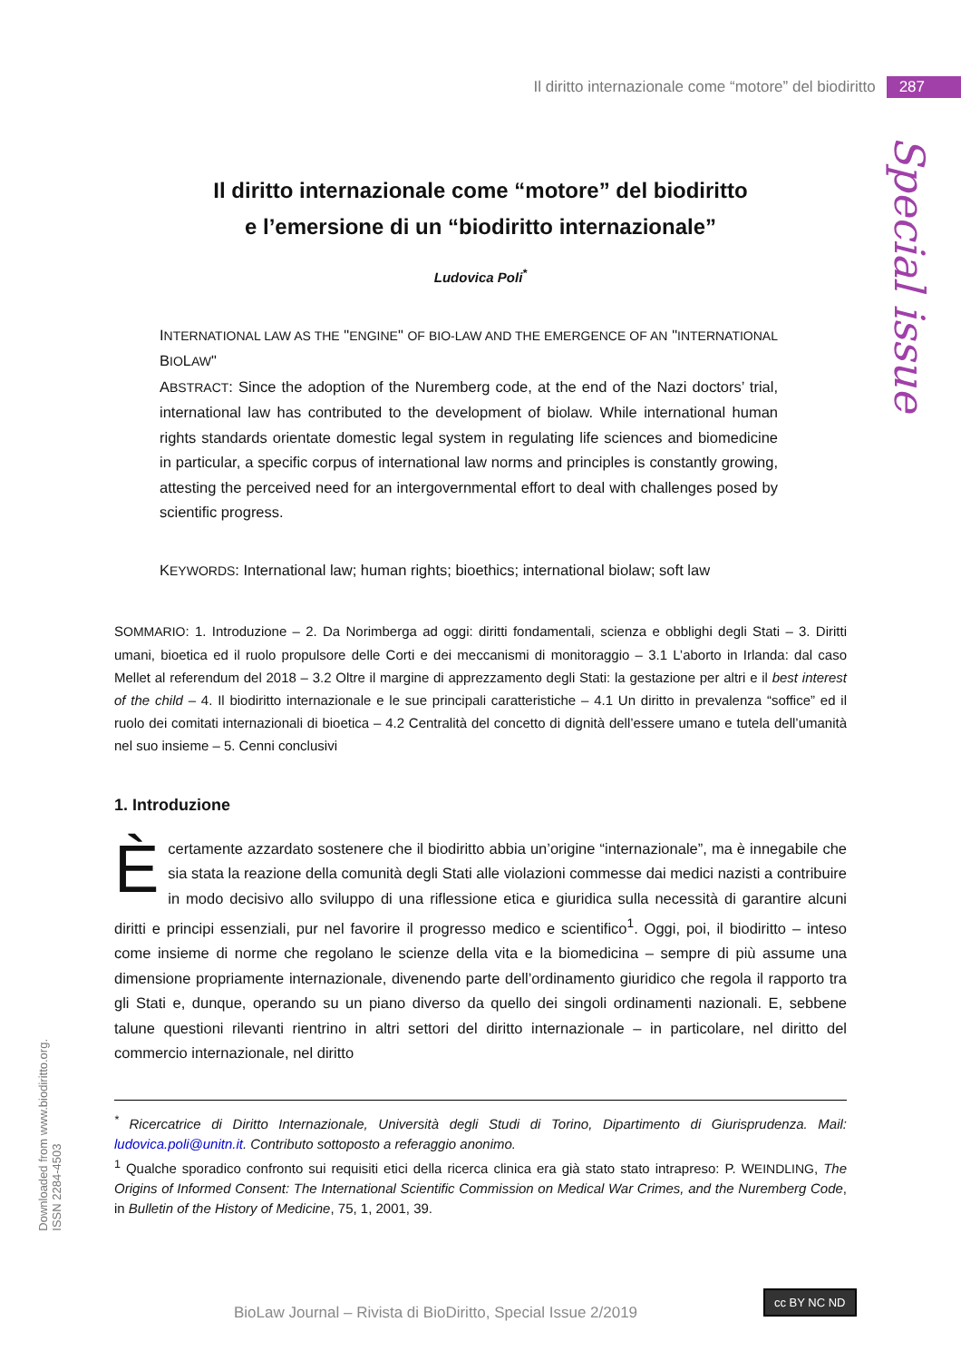Il diritto internazionale come “motore” del biodiritto 287
Special issue
Il diritto internazionale come “motore” del biodiritto
e l’emersione di un “biodiritto internazionale”
Ludovica Poli<sup>*</sup>
INTERNATIONAL LAW AS THE "ENGINE" OF BIO-LAW AND THE EMERGENCE OF AN "INTERNATIONAL BIOLAW"
ABSTRACT: Since the adoption of the Nuremberg code, at the end of the Nazi doctors’ trial, international law has contributed to the development of biolaw. While international human rights standards orientate domestic legal system in regulating life sciences and biomedicine in particular, a specific corpus of international law norms and principles is constantly growing, attesting the perceived need for an intergovernmental effort to deal with challenges posed by scientific progress.
KEYWORDS: International law; human rights; bioethics; international biolaw; soft law
SOMMARIO: 1. Introduzione – 2. Da Norimberga ad oggi: diritti fondamentali, scienza e obblighi degli Stati – 3. Diritti umani, bioetica ed il ruolo propulsore delle Corti e dei meccanismi di monitoraggio – 3.1 L’aborto in Irlanda: dal caso Mellet al referendum del 2018 – 3.2 Oltre il margine di apprezzamento degli Stati: la gestazione per altri e il best interest of the child – 4. Il biodiritto internazionale e le sue principali caratteristiche – 4.1 Un diritto in prevalenza “soffice” ed il ruolo dei comitati internazionali di bioetica – 4.2 Centralità del concetto di dignità dell’essere umano e tutela dell’umanità nel suo insieme – 5. Cenni conclusivi
1. Introduzione
È certamente azzardato sostenere che il biodiritto abbia un’origine “internazionale”, ma è innegabile che sia stata la reazione della comunità degli Stati alle violazioni commesse dai medici nazisti a contribuire in modo decisivo allo sviluppo di una riflessione etica e giuridica sulla necessità di garantire alcuni diritti e principi essenziali, pur nel favorire il progresso medico e scientifico<sup>1</sup>. Oggi, poi, il biodiritto – inteso come insieme di norme che regolano le scienze della vita e la biomedicina – sempre di più assume una dimensione propriamente internazionale, divenendo parte dell’ordinamento giuridico che regola il rapporto tra gli Stati e, dunque, operando su un piano diverso da quello dei singoli ordinamenti nazionali. E, sebbene talune questioni rilevanti rientrino in altri settori del diritto internazionale – in particolare, nel diritto del commercio internazionale, nel diritto
<sup>*</sup> Ricercatrice di Diritto Internazionale, Università degli Studi di Torino, Dipartimento di Giurisprudenza. Mail: ludovica.poli@unitn.it. Contributo sottoposto a referaggio anonimo.
<sup>1</sup> Qualche sporadico confronto sui requisiti etici della ricerca clinica era già stato stato intrapreso: P. WEINDLING, The Origins of Informed Consent: The International Scientific Commission on Medical War Crimes, and the Nuremberg Code, in Bulletin of the History of Medicine, 75, 1, 2001, 39.
Downloaded from www.biodiritto.org.
ISSN 2284-4503
BioLaw Journal – Rivista di BioDiritto, Special Issue 2/2019
cc BY NC ND